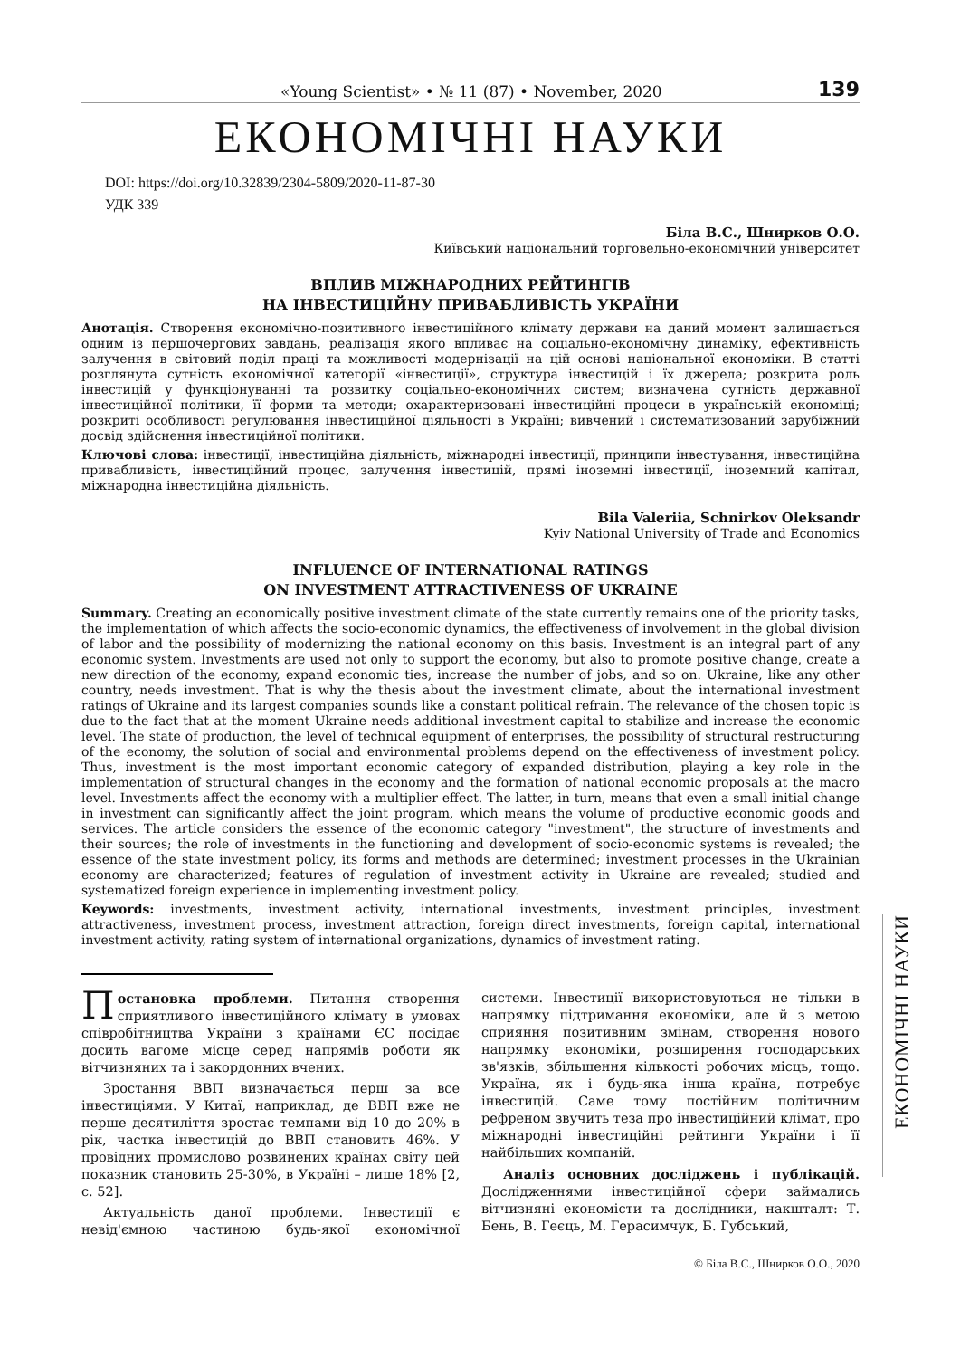«Young Scientist» • № 11 (87) • November, 2020 139
ЕКОНОМІЧНІ НАУКИ
DOI: https://doi.org/10.32839/2304-5809/2020-11-87-30
УДК 339
Біла В.С., Шнирков О.О.
Київський національний торговельно-економічний університет
ВПЛИВ МІЖНАРОДНИХ РЕЙТИНГІВ
НА ІНВЕСТИЦІЙНУ ПРИВАБЛИВІСТЬ УКРАЇНИ
Анотація. Створення економічно-позитивного інвестиційного клімату держави на даний момент залишається одним із першочергових завдань, реалізація якого впливає на соціально-економічну динаміку, ефективність залучення в світовий поділ праці та можливості модернізації на цій основі національної економіки. В статті розглянута сутність економічної категорії «інвестиції», структура інвестицій і їх джерела; розкрита роль інвестицій у функціонуванні та розвитку соціально-економічних систем; визначена сутність державної інвестиційної політики, її форми та методи; охарактеризовані інвестиційні процеси в українській економіці; розкриті особливості регулювання інвестиційної діяльності в Україні; вивчений і систематизований зарубіжний досвід здійснення інвестиційної політики.
Ключові слова: інвестиції, інвестиційна діяльність, міжнародні інвестиції, принципи інвестування, інвестиційна привабливість, інвестиційний процес, залучення інвестицій, прямі іноземні інвестиції, іноземний капітал, міжнародна інвестиційна діяльність.
Bila Valeriia, Schnirkov Oleksandr
Kyiv National University of Trade and Economics
INFLUENCE OF INTERNATIONAL RATINGS
ON INVESTMENT ATTRACTIVENESS OF UKRAINE
Summary. Creating an economically positive investment climate of the state currently remains one of the priority tasks, the implementation of which affects the socio-economic dynamics, the effectiveness of involvement in the global division of labor and the possibility of modernizing the national economy on this basis. Investment is an integral part of any economic system. Investments are used not only to support the economy, but also to promote positive change, create a new direction of the economy, expand economic ties, increase the number of jobs, and so on. Ukraine, like any other country, needs investment. That is why the thesis about the investment climate, about the international investment ratings of Ukraine and its largest companies sounds like a constant political refrain. The relevance of the chosen topic is due to the fact that at the moment Ukraine needs additional investment capital to stabilize and increase the economic level. The state of production, the level of technical equipment of enterprises, the possibility of structural restructuring of the economy, the solution of social and environmental problems depend on the effectiveness of investment policy. Thus, investment is the most important economic category of expanded distribution, playing a key role in the implementation of structural changes in the economy and the formation of national economic proposals at the macro level. Investments affect the economy with a multiplier effect. The latter, in turn, means that even a small initial change in investment can significantly affect the joint program, which means the volume of productive economic goods and services. The article considers the essence of the economic category "investment", the structure of investments and their sources; the role of investments in the functioning and development of socio-economic systems is revealed; the essence of the state investment policy, its forms and methods are determined; investment processes in the Ukrainian economy are characterized; features of regulation of investment activity in Ukraine are revealed; studied and systematized foreign experience in implementing investment policy.
Keywords: investments, investment activity, international investments, investment principles, investment attractiveness, investment process, investment attraction, foreign direct investments, foreign capital, international investment activity, rating system of international organizations, dynamics of investment rating.
Постановка проблеми. Питання створення сприятливого інвестиційного клімату в умовах співробітництва України з країнами ЄС посідає досить вагоме місце серед напрямів роботи як вітчизняних та і закордонних вчених.
Зростання ВВП визначається перш за все інвестиціями. У Китаї, наприклад, де ВВП вже не перше десятиліття зростає темпами від 10 до 20% в рік, частка інвестицій до ВВП становить 46%. У провідних промислово розвинених країнах світу цей показник становить 25-30%, в Україні – лише 18% [2, с. 52].
Актуальність даної проблеми. Інвестиції є невід'ємною частиною будь-якої економічної системи. Інвестиції використовуються не тільки в напрямку підтримання економіки, але й з метою сприяння позитивним змінам, створення нового напрямку економіки, розширення господарських зв'язків, збільшення кількості робочих місць, тощо. Україна, як і будь-яка інша країна, потребує інвестицій. Саме тому постійним політичним рефреном звучить теза про інвестиційний клімат, про міжнародні інвестиційні рейтинги України і її найбільших компаній.
Аналіз основних досліджень і публікацій. Дослідженнями інвестиційної сфери займались вітчизняні економісти та дослідники, накшталт: Т. Бень, В. Геєць, М. Герасимчук, Б. Губський,
© Біла В.С., Шнирков О.О., 2020
ЕКОНОМІЧНІ НАУКИ